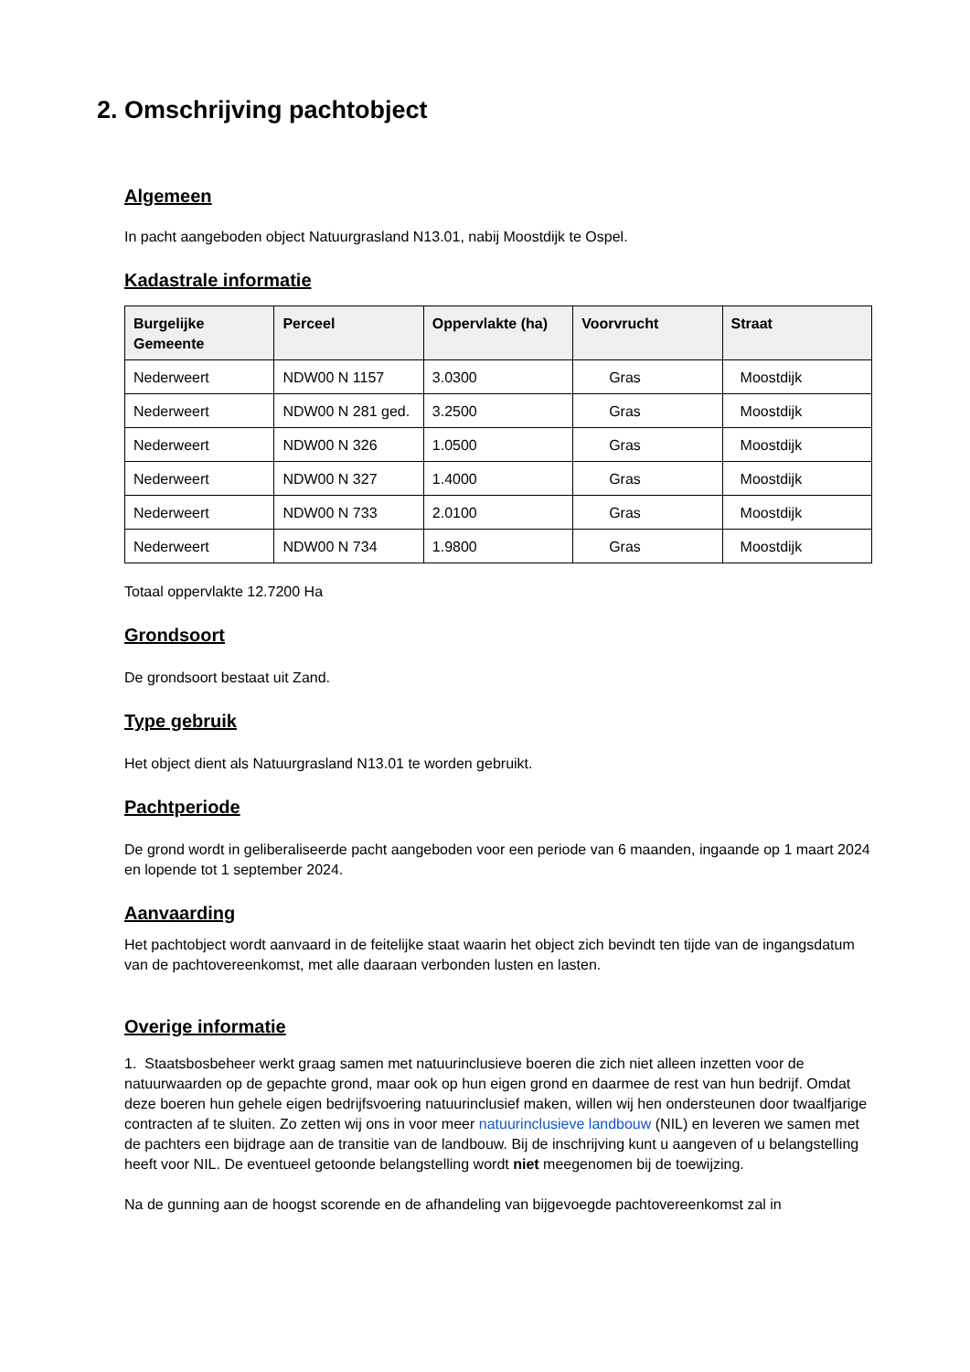2. Omschrijving pachtobject
Algemeen
In pacht aangeboden object Natuurgrasland N13.01, nabij Moostdijk te Ospel.
Kadastrale informatie
| Burgelijke Gemeente | Perceel | Oppervlakte (ha) | Voorvrucht | Straat |
| --- | --- | --- | --- | --- |
| Nederweert | NDW00 N 1157 | 3.0300 | Gras | Moostdijk |
| Nederweert | NDW00 N 281 ged. | 3.2500 | Gras | Moostdijk |
| Nederweert | NDW00 N 326 | 1.0500 | Gras | Moostdijk |
| Nederweert | NDW00 N 327 | 1.4000 | Gras | Moostdijk |
| Nederweert | NDW00 N 733 | 2.0100 | Gras | Moostdijk |
| Nederweert | NDW00 N 734 | 1.9800 | Gras | Moostdijk |
Totaal oppervlakte 12.7200 Ha
Grondsoort
De grondsoort bestaat uit Zand.
Type gebruik
Het object dient als Natuurgrasland N13.01 te worden gebruikt.
Pachtperiode
De grond wordt in geliberaliseerde pacht aangeboden voor een periode van 6 maanden, ingaande op 1 maart 2024 en lopende tot 1 september 2024.
Aanvaarding
Het pachtobject wordt aanvaard in de feitelijke staat waarin het object zich bevindt ten tijde van de ingangsdatum van de pachtovereenkomst, met alle daaraan verbonden lusten en lasten.
Overige informatie
1. Staatsbosbeheer werkt graag samen met natuurinclusieve boeren die zich niet alleen inzetten voor de natuurwaarden op de gepachte grond, maar ook op hun eigen grond en daarmee de rest van hun bedrijf. Omdat deze boeren hun gehele eigen bedrijfsvoering natuurinclusief maken, willen wij hen ondersteunen door twaalfjarige contracten af te sluiten. Zo zetten wij ons in voor meer natuurinclusieve landbouw (NIL) en leveren we samen met de pachters een bijdrage aan de transitie van de landbouw. Bij de inschrijving kunt u aangeven of u belangstelling heeft voor NIL. De eventueel getoonde belangstelling wordt niet meegenomen bij de toewijzing.
Na de gunning aan de hoogst scorende en de afhandeling van bijgevoegde pachtovereenkomst zal in